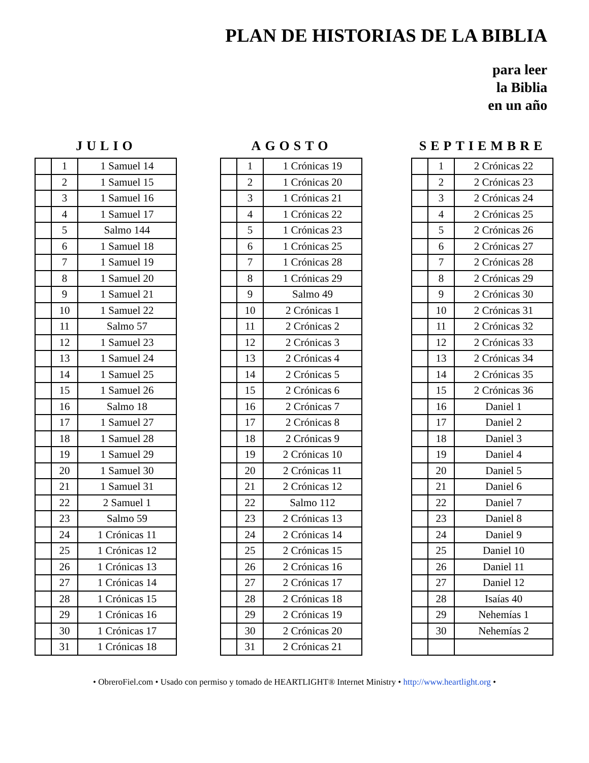PLAN DE HISTORIAS DE LA BIBLIA
para leer
la Biblia
en un año
JULIO
| | 1 | 1 Samuel 14 |
| | 2 | 1 Samuel 15 |
| | 3 | 1 Samuel 16 |
| | 4 | 1 Samuel 17 |
| | 5 | Salmo 144 |
| | 6 | 1 Samuel 18 |
| | 7 | 1 Samuel 19 |
| | 8 | 1 Samuel 20 |
| | 9 | 1 Samuel 21 |
| | 10 | 1 Samuel 22 |
| | 11 | Salmo 57 |
| | 12 | 1 Samuel 23 |
| | 13 | 1 Samuel 24 |
| | 14 | 1 Samuel 25 |
| | 15 | 1 Samuel 26 |
| | 16 | Salmo 18 |
| | 17 | 1 Samuel 27 |
| | 18 | 1 Samuel 28 |
| | 19 | 1 Samuel 29 |
| | 20 | 1 Samuel 30 |
| | 21 | 1 Samuel 31 |
| | 22 | 2 Samuel 1 |
| | 23 | Salmo 59 |
| | 24 | 1 Crónicas 11 |
| | 25 | 1 Crónicas 12 |
| | 26 | 1 Crónicas 13 |
| | 27 | 1 Crónicas 14 |
| | 28 | 1 Crónicas 15 |
| | 29 | 1 Crónicas 16 |
| | 30 | 1 Crónicas 17 |
| | 31 | 1 Crónicas 18 |
AGOSTO
| | 1 | 1 Crónicas 19 |
| | 2 | 1 Crónicas 20 |
| | 3 | 1 Crónicas 21 |
| | 4 | 1 Crónicas 22 |
| | 5 | 1 Crónicas 23 |
| | 6 | 1 Crónicas 25 |
| | 7 | 1 Crónicas 28 |
| | 8 | 1 Crónicas 29 |
| | 9 | Salmo 49 |
| | 10 | 2 Crónicas 1 |
| | 11 | 2 Crónicas 2 |
| | 12 | 2 Crónicas 3 |
| | 13 | 2 Crónicas 4 |
| | 14 | 2 Crónicas 5 |
| | 15 | 2 Crónicas 6 |
| | 16 | 2 Crónicas 7 |
| | 17 | 2 Crónicas 8 |
| | 18 | 2 Crónicas 9 |
| | 19 | 2 Crónicas 10 |
| | 20 | 2 Crónicas 11 |
| | 21 | 2 Crónicas 12 |
| | 22 | Salmo 112 |
| | 23 | 2 Crónicas 13 |
| | 24 | 2 Crónicas 14 |
| | 25 | 2 Crónicas 15 |
| | 26 | 2 Crónicas 16 |
| | 27 | 2 Crónicas 17 |
| | 28 | 2 Crónicas 18 |
| | 29 | 2 Crónicas 19 |
| | 30 | 2 Crónicas 20 |
| | 31 | 2 Crónicas 21 |
SEPTIEMBRE
| | 1 | 2 Crónicas 22 |
| | 2 | 2 Crónicas 23 |
| | 3 | 2 Crónicas 24 |
| | 4 | 2 Crónicas 25 |
| | 5 | 2 Crónicas 26 |
| | 6 | 2 Crónicas 27 |
| | 7 | 2 Crónicas 28 |
| | 8 | 2 Crónicas 29 |
| | 9 | 2 Crónicas 30 |
| | 10 | 2 Crónicas 31 |
| | 11 | 2 Crónicas 32 |
| | 12 | 2 Crónicas 33 |
| | 13 | 2 Crónicas 34 |
| | 14 | 2 Crónicas 35 |
| | 15 | 2 Crónicas 36 |
| | 16 | Daniel 1 |
| | 17 | Daniel 2 |
| | 18 | Daniel 3 |
| | 19 | Daniel 4 |
| | 20 | Daniel 5 |
| | 21 | Daniel 6 |
| | 22 | Daniel 7 |
| | 23 | Daniel 8 |
| | 24 | Daniel 9 |
| | 25 | Daniel 10 |
| | 26 | Daniel 11 |
| | 27 | Daniel 12 |
| | 28 | Isaías 40 |
| | 29 | Nehemías 1 |
| | 30 | Nehemías 2 |
• ObreroFiel.com • Usado con permiso y tomado de HEARTLIGHT® Internet Ministry • http://www.heartlight.org •